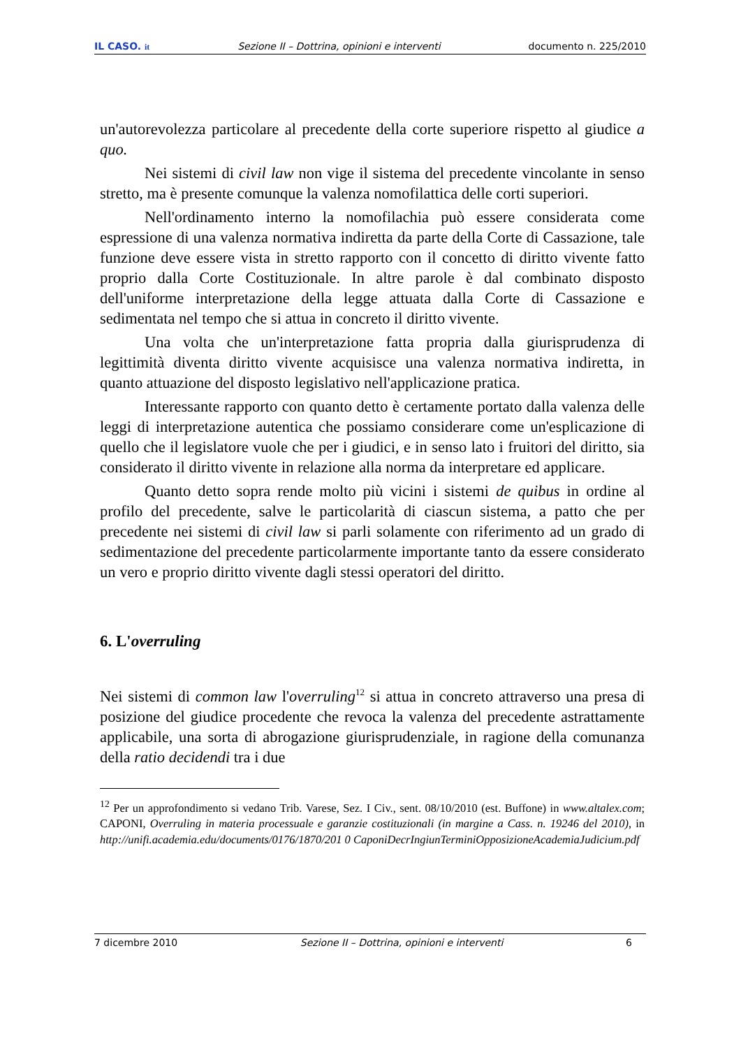IL CASO. it Sezione II – Dottrina, opinioni e interventi documento n. 225/2010
un'autorevolezza particolare al precedente della corte superiore rispetto al giudice a quo.
Nei sistemi di civil law non vige il sistema del precedente vincolante in senso stretto, ma è presente comunque la valenza nomofilattica delle corti superiori.
Nell'ordinamento interno la nomofilachia può essere considerata come espressione di una valenza normativa indiretta da parte della Corte di Cassazione, tale funzione deve essere vista in stretto rapporto con il concetto di diritto vivente fatto proprio dalla Corte Costituzionale. In altre parole è dal combinato disposto dell'uniforme interpretazione della legge attuata dalla Corte di Cassazione e sedimentata nel tempo che si attua in concreto il diritto vivente.
Una volta che un'interpretazione fatta propria dalla giurisprudenza di legittimità diventa diritto vivente acquisisce una valenza normativa indiretta, in quanto attuazione del disposto legislativo nell'applicazione pratica.
Interessante rapporto con quanto detto è certamente portato dalla valenza delle leggi di interpretazione autentica che possiamo considerare come un'esplicazione di quello che il legislatore vuole che per i giudici, e in senso lato i fruitori del diritto, sia considerato il diritto vivente in relazione alla norma da interpretare ed applicare.
Quanto detto sopra rende molto più vicini i sistemi de quibus in ordine al profilo del precedente, salve le particolarità di ciascun sistema, a patto che per precedente nei sistemi di civil law si parli solamente con riferimento ad un grado di sedimentazione del precedente particolarmente importante tanto da essere considerato un vero e proprio diritto vivente dagli stessi operatori del diritto.
6. L'overruling
Nei sistemi di common law l'overruling<sup>12</sup> si attua in concreto attraverso una presa di posizione del giudice procedente che revoca la valenza del precedente astrattamente applicabile, una sorta di abrogazione giurisprudenziale, in ragione della comunanza della ratio decidendi tra i due
<sup>12</sup> Per un approfondimento si vedano Trib. Varese, Sez. I Civ., sent. 08/10/2010 (est. Buffone) in www.altalex.com; CAPONI, Overruling in materia processuale e garanzie costituzionali (in margine a Cass. n. 19246 del 2010), in http://unifi.academia.edu/documents/0176/1870/201 0 CaponiDecrIngiunTerminiOpposizioneAcademiaJudicium.pdf
7 dicembre 2010 Sezione II – Dottrina, opinioni e interventi 6